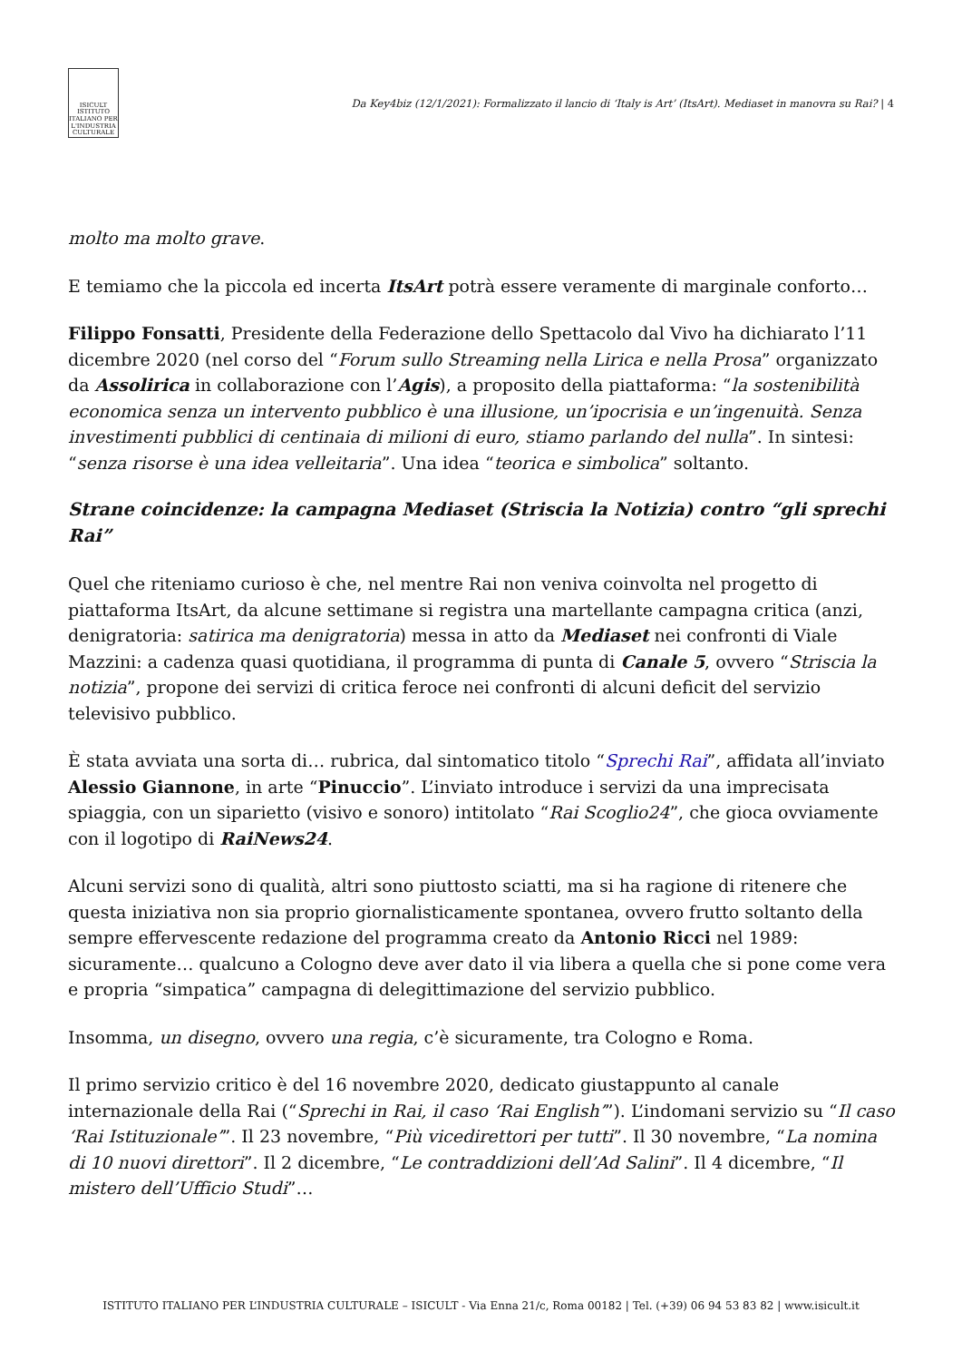ISICULT
ISTITUTO ITALIANO PER L'INDUSTRIA CULTURALE
Da Key4biz (12/1/2021): Formalizzato il lancio di ‘Italy is Art’ (ItsArt). Mediaset in manovra su Rai? | 4
molto ma molto grave.
E temiamo che la piccola ed incerta ItsArt potrà essere veramente di marginale conforto…
Filippo Fonsatti, Presidente della Federazione dello Spettacolo dal Vivo ha dichiarato l’11 dicembre 2020 (nel corso del “Forum sullo Streaming nella Lirica e nella Prosa” organizzato da Assolirica in collaborazione con l’Agis), a proposito della piattaforma: “la sostenibilità economica senza un intervento pubblico è una illusione, un’ipocrisia e un’ingenuità. Senza investimenti pubblici di centinaia di milioni di euro, stiamo parlando del nulla”. In sintesi: “senza risorse è una idea velleitaria”. Una idea “teorica e simbolica” soltanto.
Strane coincidenze: la campagna Mediaset (Striscia la Notizia) contro “gli sprechi Rai”
Quel che riteniamo curioso è che, nel mentre Rai non veniva coinvolta nel progetto di piattaforma ItsArt, da alcune settimane si registra una martellante campagna critica (anzi, denigratoria: satirica ma denigratoria) messa in atto da Mediaset nei confronti di Viale Mazzini: a cadenza quasi quotidiana, il programma di punta di Canale 5, ovvero “Striscia la notizia”, propone dei servizi di critica feroce nei confronti di alcuni deficit del servizio televisivo pubblico.
È stata avviata una sorta di… rubrica, dal sintomatico titolo “Sprechi Rai”, affidata all’inviato Alessio Giannone, in arte “Pinuccio”. L’inviato introduce i servizi da una imprecisata spiaggia, con un siparietto (visivo e sonoro) intitolato “Rai Scoglio24”, che gioca ovviamente con il logotipo di RaiNews24.
Alcuni servizi sono di qualità, altri sono piuttosto sciatti, ma si ha ragione di ritenere che questa iniziativa non sia proprio giornalisticamente spontanea, ovvero frutto soltanto della sempre effervescente redazione del programma creato da Antonio Ricci nel 1989: sicuramente… qualcuno a Cologno deve aver dato il via libera a quella che si pone come vera e propria “simpatica” campagna di delegittimazione del servizio pubblico.
Insomma, un disegno, ovvero una regia, c’è sicuramente, tra Cologno e Roma.
Il primo servizio critico è del 16 novembre 2020, dedicato giustappunto al canale internazionale della Rai (“Sprechi in Rai, il caso ‘Rai English’”). L’indomani servizio su “Il caso ‘Rai Istituzionale’”. Il 23 novembre, “Più vicedirettori per tutti”. Il 30 novembre, “La nomina di 10 nuovi direttori”. Il 2 dicembre, “Le contraddizioni dell’Ad Salini”. Il 4 dicembre, “Il mistero dell’Ufficio Studi”…
ISTITUTO ITALIANO PER L’INDUSTRIA CULTURALE – ISICULT - Via Enna 21/c, Roma 00182 | Tel. (+39) 06 94 53 83 82 | www.isicult.it